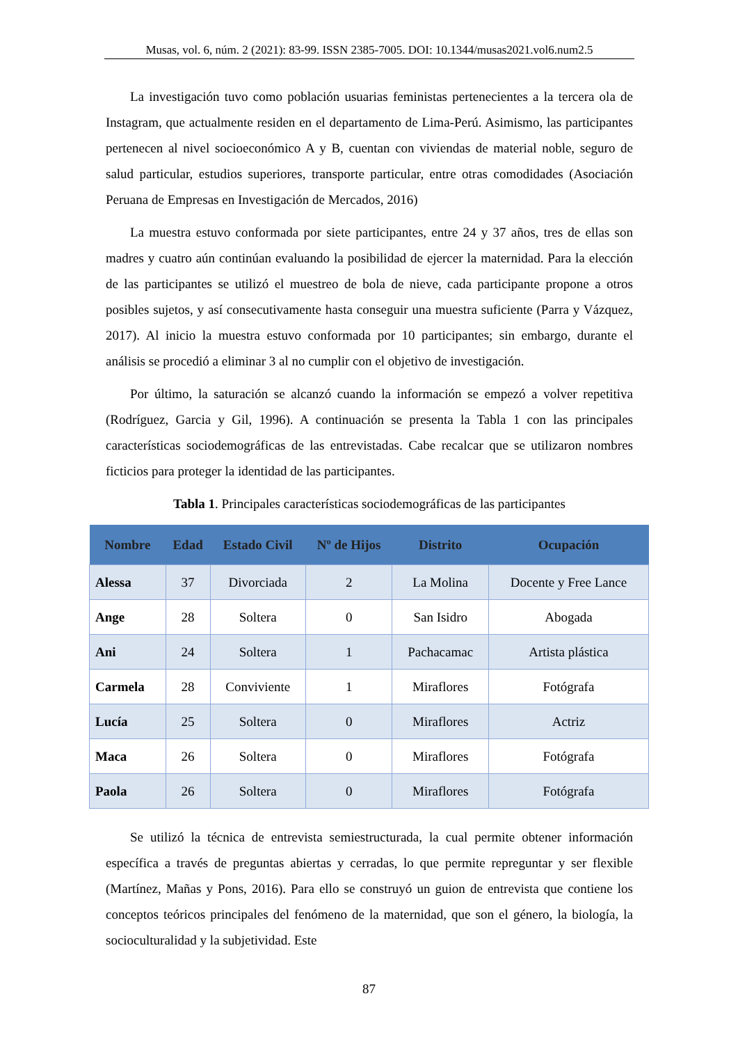Musas, vol. 6, núm. 2 (2021): 83-99. ISSN 2385-7005. DOI: 10.1344/musas2021.vol6.num2.5
La investigación tuvo como población usuarias feministas pertenecientes a la tercera ola de Instagram, que actualmente residen en el departamento de Lima-Perú. Asimismo, las participantes pertenecen al nivel socioeconómico A y B, cuentan con viviendas de material noble, seguro de salud particular, estudios superiores, transporte particular, entre otras comodidades (Asociación Peruana de Empresas en Investigación de Mercados, 2016)
La muestra estuvo conformada por siete participantes, entre 24 y 37 años, tres de ellas son madres y cuatro aún continúan evaluando la posibilidad de ejercer la maternidad. Para la elección de las participantes se utilizó el muestreo de bola de nieve, cada participante propone a otros posibles sujetos, y así consecutivamente hasta conseguir una muestra suficiente (Parra y Vázquez, 2017). Al inicio la muestra estuvo conformada por 10 participantes; sin embargo, durante el análisis se procedió a eliminar 3 al no cumplir con el objetivo de investigación.
Por último, la saturación se alcanzó cuando la información se empezó a volver repetitiva (Rodríguez, Garcia y Gil, 1996). A continuación se presenta la Tabla 1 con las principales características sociodemográficas de las entrevistadas. Cabe recalcar que se utilizaron nombres ficticios para proteger la identidad de las participantes.
Tabla 1. Principales características sociodemográficas de las participantes
| Nombre | Edad | Estado Civil | Nº de Hijos | Distrito | Ocupación |
| --- | --- | --- | --- | --- | --- |
| Alessa | 37 | Divorciada | 2 | La Molina | Docente y Free Lance |
| Ange | 28 | Soltera | 0 | San Isidro | Abogada |
| Ani | 24 | Soltera | 1 | Pachacamac | Artista plástica |
| Carmela | 28 | Conviviente | 1 | Miraflores | Fotógrafa |
| Lucía | 25 | Soltera | 0 | Miraflores | Actriz |
| Maca | 26 | Soltera | 0 | Miraflores | Fotógrafa |
| Paola | 26 | Soltera | 0 | Miraflores | Fotógrafa |
Se utilizó la técnica de entrevista semiestructurada, la cual permite obtener información específica a través de preguntas abiertas y cerradas, lo que permite repreguntar y ser flexible (Martínez, Mañas y Pons, 2016). Para ello se construyó un guion de entrevista que contiene los conceptos teóricos principales del fenómeno de la maternidad, que son el género, la biología, la socioculturalidad y la subjetividad. Este
87